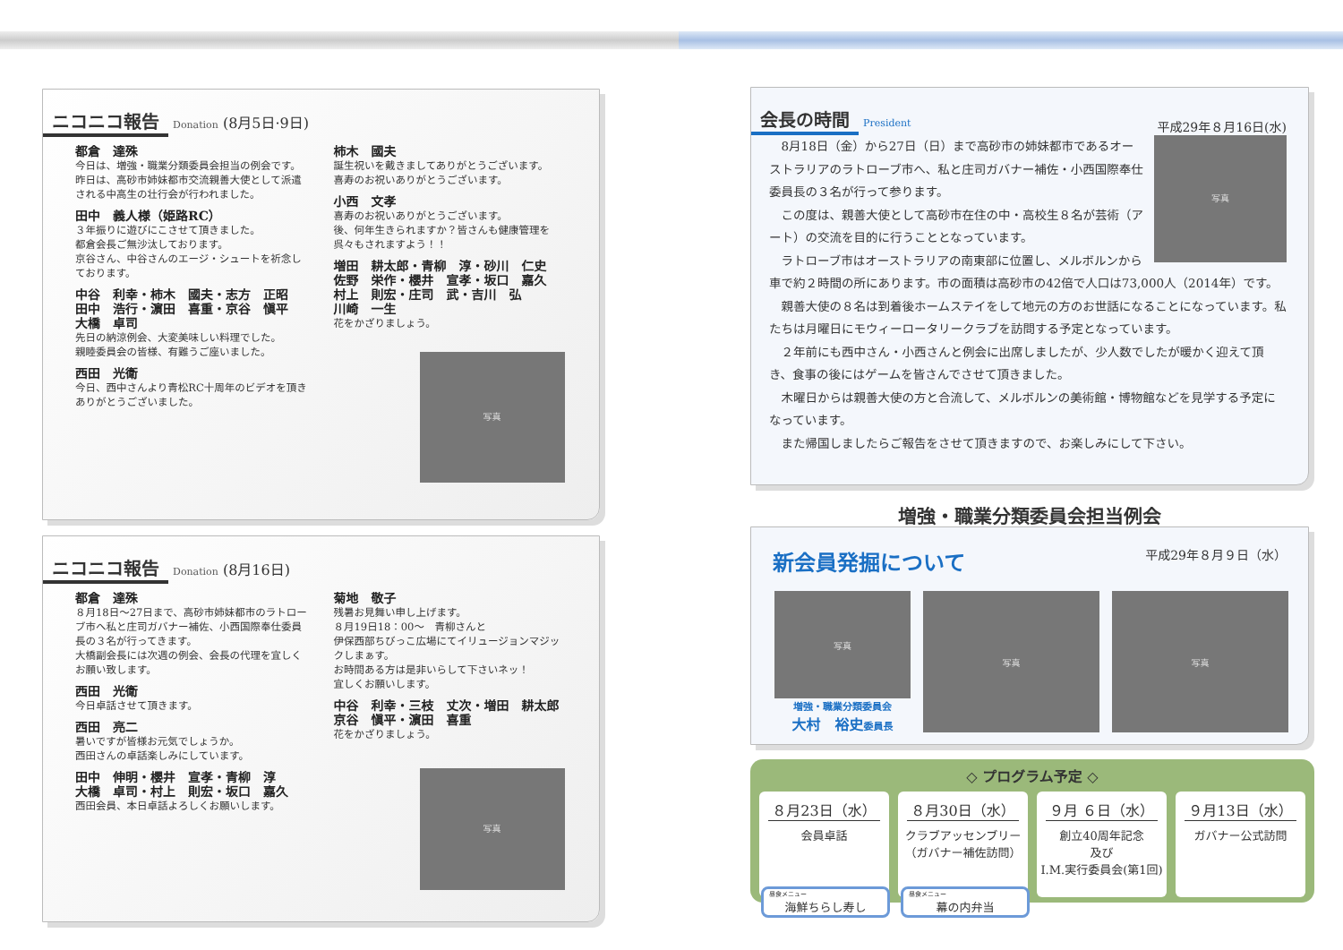ニコニコ報告
Donation (8月5日·9日)
都倉　達殊
今日は、増強・職業分類委員会担当の例会です。
昨日は、高砂市姉妹都市交流親善大使として派遣される中高生の壮行会が行われました。
田中　義人様（姫路RC）
３年振りに遊びにこさせて頂きました。
都倉会長ご無沙汰しております。
京谷さん、中谷さんのエージ・シュートを祈念しております。
中谷　利幸・柿木　國夫・志方　正昭
田中　浩行・濵田　喜重・京谷　愼平
大橋　卓司
先日の納涼例会、大変美味しい料理でした。
親睦委員会の皆様、有難うご座いました。
西田　光衛
今日、西中さんより青松RC十周年のビデオを頂きありがとうございました。
柿木　國夫
誕生祝いを戴きましてありがとうございます。
喜寿のお祝いありがとうございます。
小西　文孝
喜寿のお祝いありがとうございます。
後、何年生きられますか？皆さんも健康管理を呉々もされますよう！！
増田　耕太郎・青柳　淳・砂川　仁史
佐野　栄作・櫻井　宣孝・坂口　嘉久
村上　則宏・庄司　武・吉川　弘
川崎　一生
花をかざりましょう。
写真
ニコニコ報告
Donation (8月16日)
都倉　達殊
８月18日～27日まで、高砂市姉妹都市のラトローブ市へ私と庄司ガバナー補佐、小西国際奉仕委員長の３名が行ってきます。
大橋副会長には次週の例会、会長の代理を宜しくお願い致します。
西田　光衛
今日卓話させて頂きます。
西田　亮二
暑いですが皆様お元気でしょうか。
西田さんの卓話楽しみにしています。
田中　伸明・櫻井　宣孝・青柳　淳
大橋　卓司・村上　則宏・坂口　嘉久
西田会員、本日卓話よろしくお願いします。
菊地　敬子
残暑お見舞い申し上げます。
８月19日18：00～　青柳さんと
伊保西部ちびっこ広場にてイリュージョンマジックしまぁす。
お時間ある方は是非いらして下さいネッ！
宜しくお願いします。
中谷　利幸・三枝　丈次・増田　耕太郎
京谷　愼平・濵田　喜重
花をかざりましょう。
写真
会長の時間
President
平成29年８月16日(水)
写真
　8月18日（金）から27日（日）まで高砂市の姉妹都市であるオーストラリアのラトローブ市へ、私と庄司ガバナー補佐・小西国際奉仕委員長の３名が行って参ります。
　この度は、親善大使として高砂市在住の中・高校生８名が芸術（アート）の交流を目的に行うこととなっています。
　ラトローブ市はオーストラリアの南東部に位置し、メルボルンから車で約２時間の所にあります。市の面積は高砂市の42倍で人口は73,000人（2014年）です。
　親善大使の８名は到着後ホームステイをして地元の方のお世話になることになっています。私たちは月曜日にモウィーロータリークラブを訪問する予定となっています。
　２年前にも西中さん・小西さんと例会に出席しましたが、少人数でしたが暖かく迎えて頂き、食事の後にはゲームを皆さんでさせて頂きました。
　木曜日からは親善大使の方と合流して、メルボルンの美術館・博物館などを見学する予定になっています。
　また帰国しましたらご報告をさせて頂きますので、お楽しみにして下さい。
増強・職業分類委員会担当例会
新会員発掘について 平成29年８月９日（水）
写真
増強・職業分類委員会
大村　裕史委員長
写真 写真
◇ プログラム予定 ◇
８月23日（水）
会員卓話
８月30日（水）
クラブアッセンブリー
（ガバナー補佐訪問）
９月 ６日（水）
創立40周年記念
及び
I.M.実行委員会(第1回)
９月13日（水）
ガバナー公式訪問
昼食メニュー
海鮮ちらし寿し
昼食メニュー
幕の内弁当